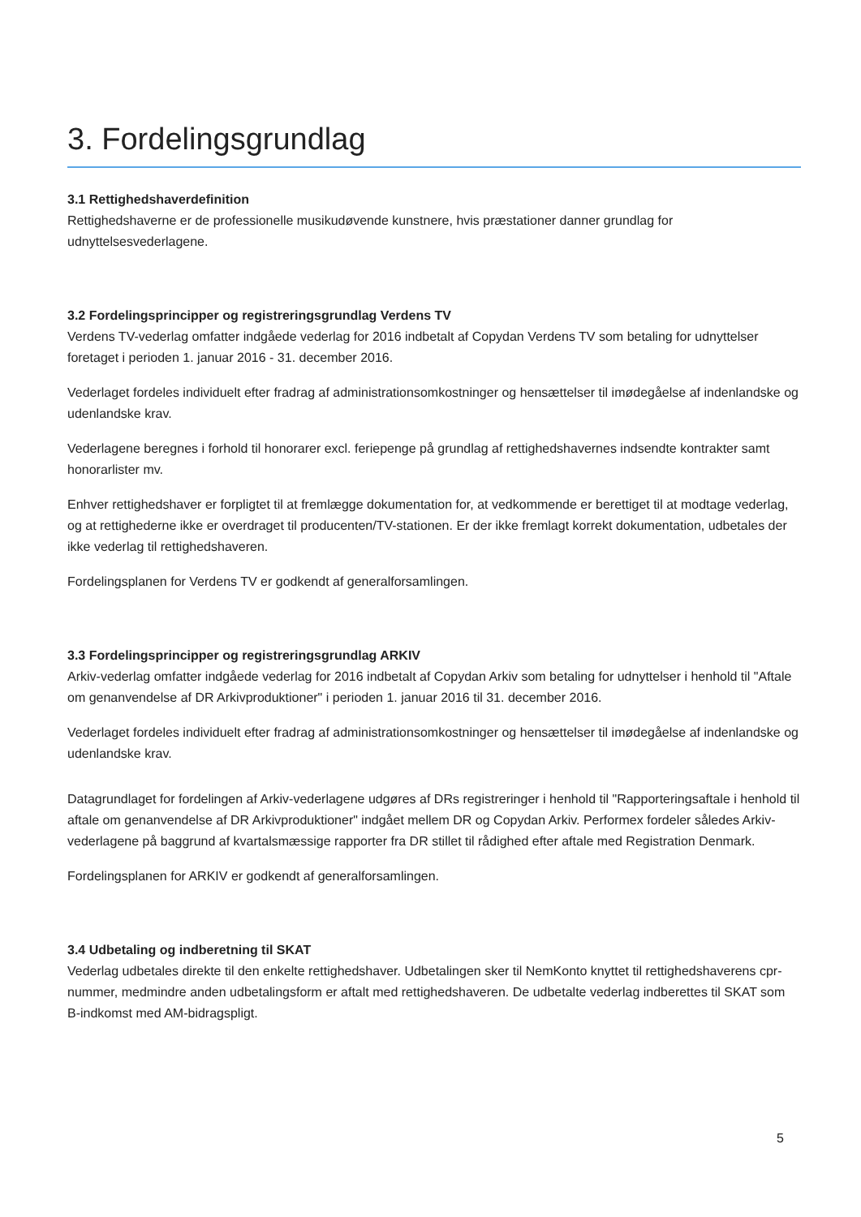3. Fordelingsgrundlag
3.1 Rettighedshaverdefinition
Rettighedshaverne er de professionelle musikudøvende kunstnere, hvis præstationer danner grundlag for udnyttelsesvederlagene.
3.2 Fordelingsprincipper og registreringsgrundlag Verdens TV
Verdens TV-vederlag omfatter indgåede vederlag for 2016 indbetalt af Copydan Verdens TV som betaling for udnyttelser foretaget i perioden 1. januar 2016 - 31. december 2016.
Vederlaget fordeles individuelt efter fradrag af administrationsomkostninger og hensættelser til imødegåelse af indenlandske og udenlandske krav.
Vederlagene beregnes i forhold til honorarer excl. feriepenge på grundlag af rettighedshavernes indsendte kontrakter samt honorarlister mv.
Enhver rettighedshaver er forpligtet til at fremlægge dokumentation for, at vedkommende er berettiget til at modtage vederlag, og at rettighederne ikke er overdraget til producenten/TV-stationen. Er der ikke fremlagt korrekt dokumentation, udbetales der ikke vederlag til rettighedshaveren.
Fordelingsplanen for Verdens TV er godkendt af generalforsamlingen.
3.3 Fordelingsprincipper og registreringsgrundlag ARKIV
Arkiv-vederlag omfatter indgåede vederlag for 2016 indbetalt af Copydan Arkiv som betaling for udnyttelser i henhold til "Aftale om genanvendelse af DR Arkivproduktioner" i perioden 1. januar 2016 til 31. december 2016.
Vederlaget fordeles individuelt efter fradrag af administrationsomkostninger og hensættelser til imødegåelse af indenlandske og udenlandske krav.
Datagrundlaget for fordelingen af Arkiv-vederlagene udgøres af DRs registreringer i henhold til "Rapporteringsaftale i henhold til aftale om genanvendelse af DR Arkivproduktioner" indgået mellem DR og Copydan Arkiv. Performex fordeler således Arkiv-vederlagene på baggrund af kvartalsmæssige rapporter fra DR stillet til rådighed efter aftale med Registration Denmark.
Fordelingsplanen for ARKIV er godkendt af generalforsamlingen.
3.4 Udbetaling og indberetning til SKAT
Vederlag udbetales direkte til den enkelte rettighedshaver. Udbetalingen sker til NemKonto knyttet til rettighedshaverens cpr-nummer, medmindre anden udbetalingsform er aftalt med rettighedshaveren. De udbetalte vederlag indberettes til SKAT som B-indkomst med AM-bidragspligt.
5